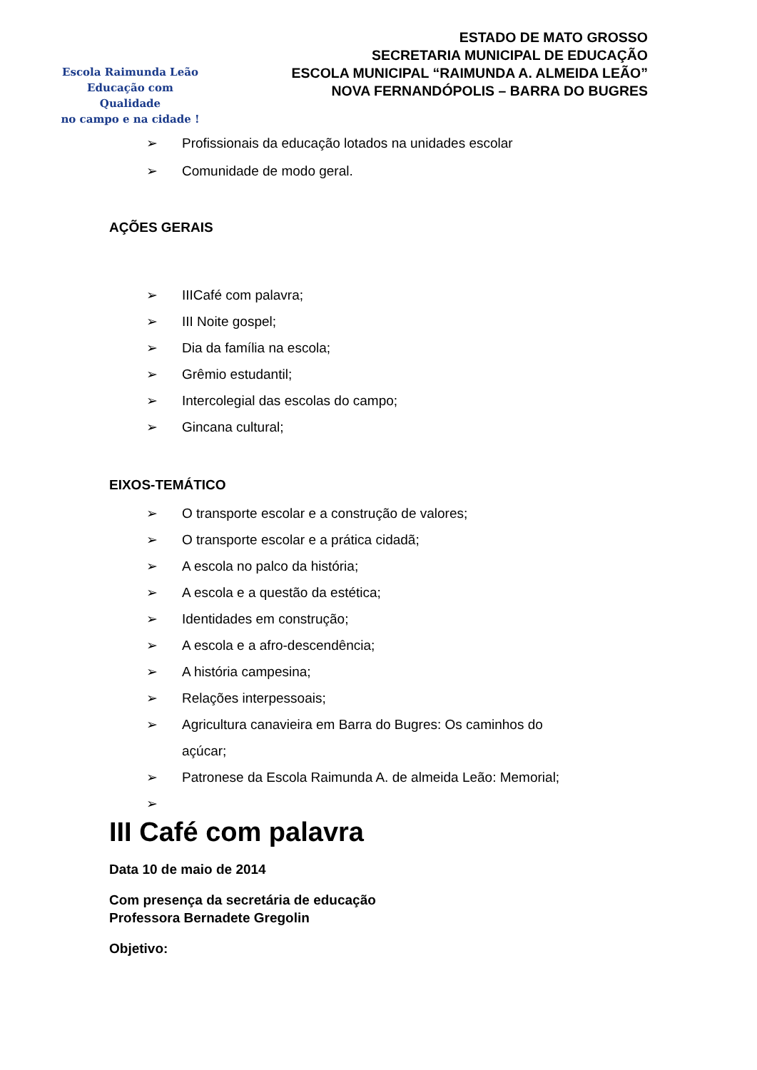Escola Raimunda Leão
Educação com Qualidade
no campo e na cidade !
ESTADO DE MATO GROSSO
SECRETARIA MUNICIPAL DE EDUCAÇÃO
ESCOLA MUNICIPAL “RAIMUNDA A. ALMEIDA LEÃO”
NOVA FERNANDÓPOLIS – BARRA DO BUGRES
➢ Profissionais da educação lotados na unidades escolar
➢ Comunidade de modo geral.
AÇÕES GERAIS
➢ IIICafé com palavra;
➢ III Noite gospel;
➢ Dia da família na escola;
➢ Grêmio estudantil;
➢ Intercolegial das escolas do campo;
➢ Gincana cultural;
EIXOS-TEMÁTICO
➢ O transporte escolar e a construção de valores;
➢ O transporte escolar e a prática cidadã;
➢ A escola no palco da história;
➢ A escola e a questão da estética;
➢ Identidades em construção;
➢ A escola e a afro-descendência;
➢ A história campesina;
➢ Relações interpessoais;
➢ Agricultura canavieira em Barra do Bugres: Os caminhos do açúcar;
➢ Patronese da Escola Raimunda A. de almeida Leão: Memorial;
➢
III Café com palavra
Data 10 de maio de 2014
Com presença da secretária de educação
Professora Bernadete Gregolin
Objetivo: